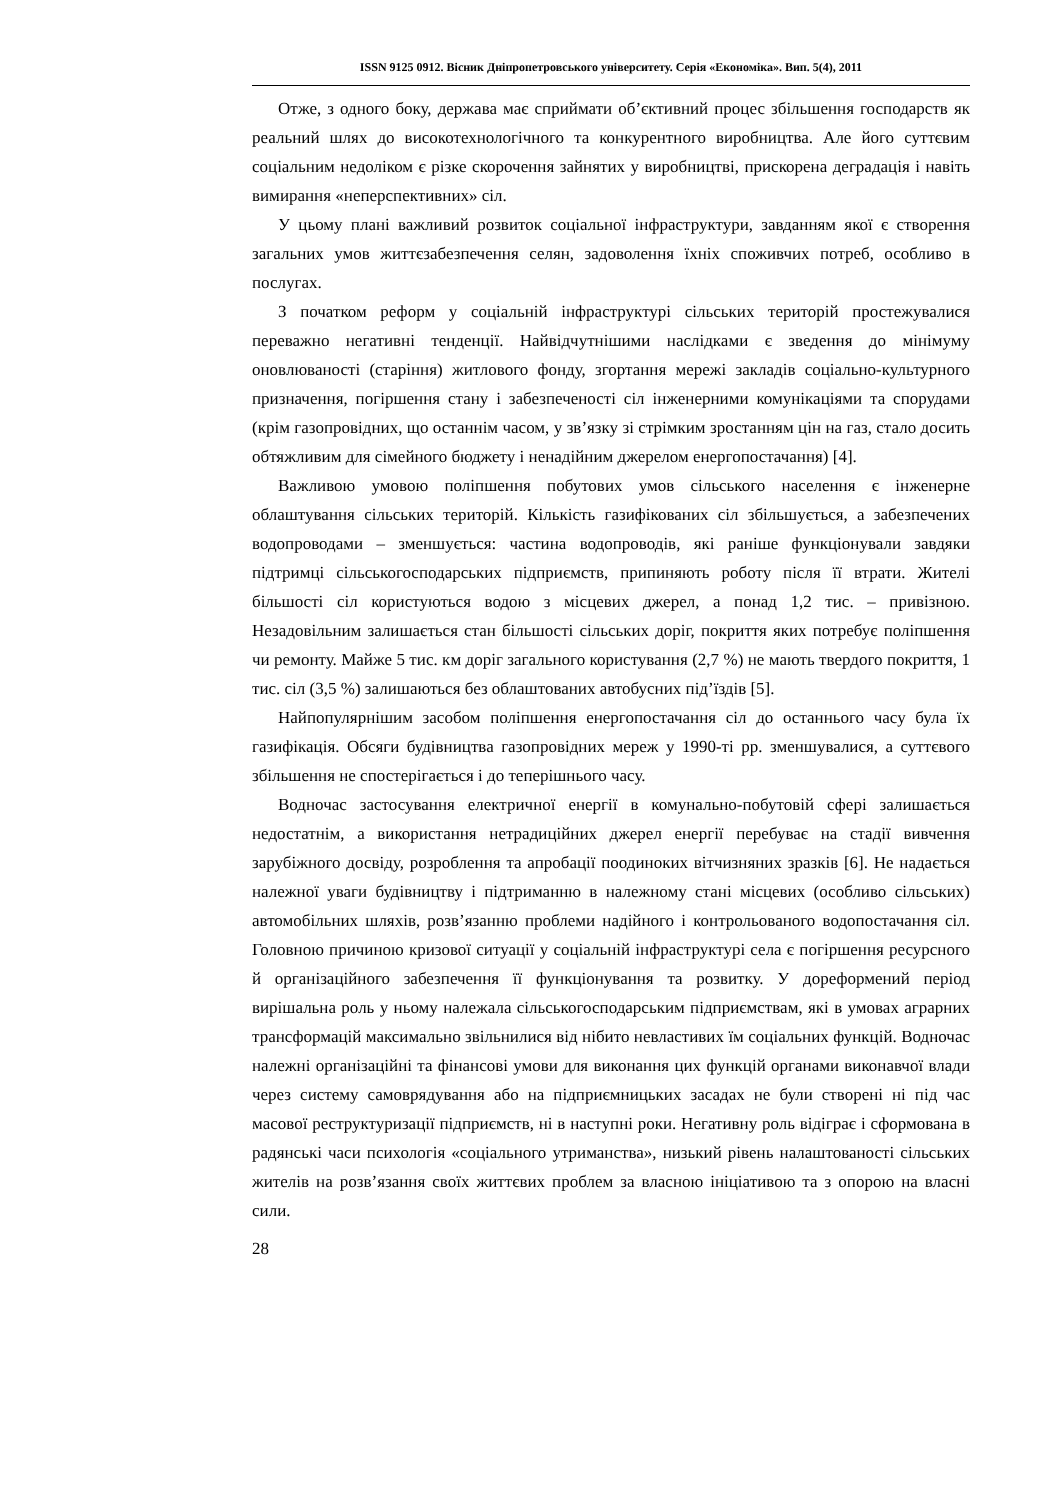ISSN 9125 0912. Вісник Дніпропетровського університету. Серія «Економіка». Вип. 5(4), 2011
Отже, з одного боку, держава має сприймати об’єктивний процес збільшення господарств як реальний шлях до високотехнологічного та конкурентного виробництва. Але його суттєвим соціальним недоліком є різке скорочення зайнятих у виробництві, прискорена деградація і навіть вимирання «неперспективних» сіл.
У цьому плані важливий розвиток соціальної інфраструктури, завданням якої є створення загальних умов життєзабезпечення селян, задоволення їхніх споживчих потреб, особливо в послугах.
З початком реформ у соціальній інфраструктурі сільських територій простежувалися переважно негативні тенденції. Найвідчутнішими наслідками є зведення до мінімуму оновлюваності (старіння) житлового фонду, згортання мережі закладів соціально-культурного призначення, погіршення стану і забезпеченості сіл інженерними комунікаціями та спорудами (крім газопровідних, що останнім часом, у зв’язку зі стрімким зростанням цін на газ, стало досить обтяжливим для сімейного бюджету і ненадійним джерелом енергопостачання) [4].
Важливою умовою поліпшення побутових умов сільського населення є інженерне облаштування сільських територій. Кількість газифікованих сіл збільшується, а забезпечених водопроводами – зменшується: частина водопроводів, які раніше функціонували завдяки підтримці сільськогосподарських підприємств, припиняють роботу після її втрати. Жителі більшості сіл користуються водою з місцевих джерел, а понад 1,2 тис. – привізною. Незадовільним залишається стан більшості сільських доріг, покриття яких потребує поліпшення чи ремонту. Майже 5 тис. км доріг загального користування (2,7 %) не мають твердого покриття, 1 тис. сіл (3,5 %) залишаються без облаштованих автобусних під’їздів [5].
Найпопулярнішим засобом поліпшення енергопостачання сіл до останнього часу була їх газифікація. Обсяги будівництва газопровідних мереж у 1990-ті рр. зменшувалися, а суттєвого збільшення не спостерігається і до теперішнього часу.
Водночас застосування електричної енергії в комунально-побутовій сфері залишається недостатнім, а використання нетрадиційних джерел енергії перебуває на стадії вивчення зарубіжного досвіду, розроблення та апробації поодиноких вітчизняних зразків [6]. Не надається належної уваги будівництву і підтриманню в належному стані місцевих (особливо сільських) автомобільних шляхів, розв’язанню проблеми надійного і контрольованого водопостачання сіл. Головною причиною кризової ситуації у соціальній інфраструктурі села є погіршення ресурсного й організаційного забезпечення її функціонування та розвитку. У дореформений період вирішальна роль у ньому належала сільськогосподарським підприємствам, які в умовах аграрних трансформацій максимально звільнилися від нібито невластивих їм соціальних функцій. Водночас належні організаційні та фінансові умови для виконання цих функцій органами виконавчої влади через систему самоврядування або на підприємницьких засадах не були створені ні під час масової реструктуризації підприємств, ні в наступні роки. Негативну роль відіграє і сформована в радянські часи психологія «соціального утриманства», низький рівень налаштованості сільських жителів на розв’язання своїх життєвих проблем за власною ініціативою та з опорою на власні сили.
28